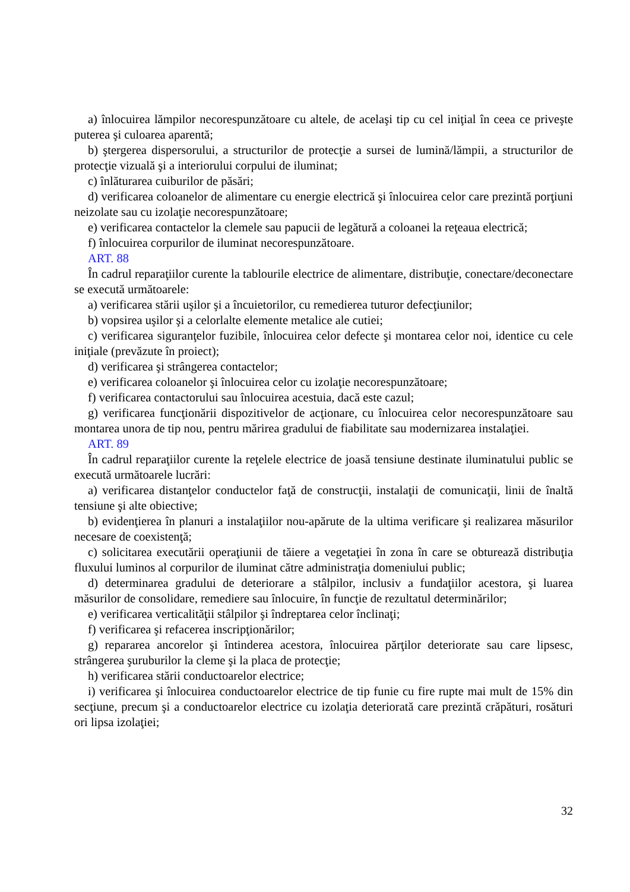a) înlocuirea lămpilor necorespunzătoare cu altele, de acelaşi tip cu cel iniţial în ceea ce priveşte puterea şi culoarea aparentă;
b) ştergerea dispersorului, a structurilor de protecţie a sursei de lumină/lămpii, a structurilor de protecţie vizuală şi a interiorului corpului de iluminat;
c) înlăturarea cuiburilor de păsări;
d) verificarea coloanelor de alimentare cu energie electrică şi înlocuirea celor care prezintă porţiuni neizolate sau cu izolaţie necorespunzătoare;
e) verificarea contactelor la clemele sau papucii de legătură a coloanei la reţeaua electrică;
f) înlocuirea corpurilor de iluminat necorespunzătoare.
ART. 88
În cadrul reparaţiilor curente la tablourile electrice de alimentare, distribuţie, conectare/deconectare se execută următoarele:
a) verificarea stării uşilor şi a încuietorilor, cu remedierea tuturor defecţiunilor;
b) vopsirea uşilor şi a celorlalte elemente metalice ale cutiei;
c) verificarea siguranţelor fuzibile, înlocuirea celor defecte şi montarea celor noi, identice cu cele iniţiale (prevăzute în proiect);
d) verificarea şi strângerea contactelor;
e) verificarea coloanelor şi înlocuirea celor cu izolaţie necorespunzătoare;
f) verificarea contactorului sau înlocuirea acestuia, dacă este cazul;
g) verificarea funcţionării dispozitivelor de acţionare, cu înlocuirea celor necorespunzătoare sau montarea unora de tip nou, pentru mărirea gradului de fiabilitate sau modernizarea instalaţiei.
ART. 89
În cadrul reparaţiilor curente la reţelele electrice de joasă tensiune destinate iluminatului public se execută următoarele lucrări:
a) verificarea distanţelor conductelor faţă de construcţii, instalaţii de comunicaţii, linii de înaltă tensiune şi alte obiective;
b) evidenţierea în planuri a instalaţiilor nou-apărute de la ultima verificare şi realizarea măsurilor necesare de coexistenţă;
c) solicitarea executării operaţiunii de tăiere a vegetaţiei în zona în care se obturează distribuţia fluxului luminos al corpurilor de iluminat către administraţia domeniului public;
d) determinarea gradului de deteriorare a stâlpilor, inclusiv a fundaţiilor acestora, şi luarea măsurilor de consolidare, remediere sau înlocuire, în funcţie de rezultatul determinărilor;
e) verificarea verticalităţii stâlpilor şi îndreptarea celor înclinaţi;
f) verificarea şi refacerea inscripţionărilor;
g) repararea ancorelor şi întinderea acestora, înlocuirea părţilor deteriorate sau care lipsesc, strângerea şuruburilor la cleme şi la placa de protecţie;
h) verificarea stării conductoarelor electrice;
i) verificarea şi înlocuirea conductoarelor electrice de tip funie cu fire rupte mai mult de 15% din secţiune, precum şi a conductoarelor electrice cu izolaţia deteriorată care prezintă crăpături, rosături ori lipsa izolaţiei;
32